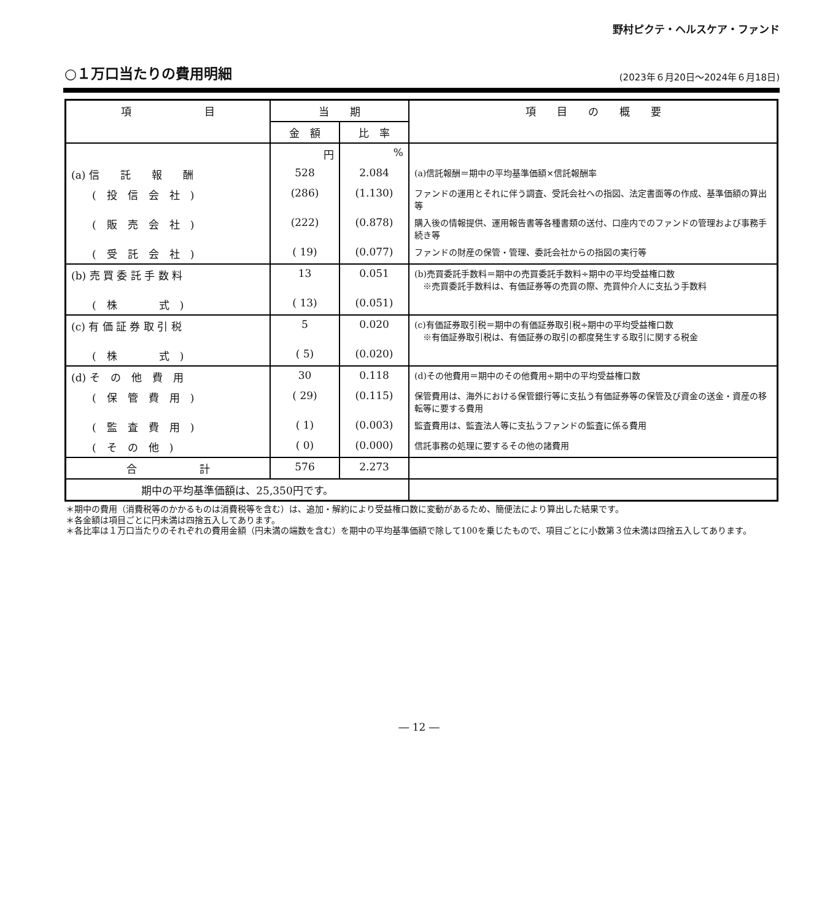野村ピクテ・ヘルスケア・ファンド
○１万口当たりの費用明細
(2023年６月20日～2024年６月18日)
| 項 目 | 当 期 | | 項 目 の 概 要 |
| --- | --- | --- | --- |
| | 金 額 | 比 率 | |
| | 円 | % | |
| (a) 信 託 報 酬 | 528 | 2.084 | (a)信託報酬＝期中の平均基準価額×信託報酬率 |
| ( 投 信 会 社 ) | (286) | (1.130) | ファンドの運用とそれに伴う調査、受託会社への指図、法定書面等の作成、基準価額の算出等 |
| ( 販 売 会 社 ) | (222) | (0.878) | 購入後の情報提供、運用報告書等各種書類の送付、口座内でのファンドの管理および事務手続き等 |
| ( 受 託 会 社 ) | ( 19) | (0.077) | ファンドの財産の保管・管理、委託会社からの指図の実行等 |
| (b) 売 買 委 託 手 数 料 | 13 | 0.051 | (b)売買委託手数料＝期中の売買委託手数料÷期中の平均受益権口数 ※売買委託手数料は、有価証券等の売買の際、売買仲介人に支払う手数料 |
| ( 株 式 ) | ( 13) | (0.051) | |
| (c) 有 価 証 券 取 引 税 | 5 | 0.020 | (c)有価証券取引税＝期中の有価証券取引税÷期中の平均受益権口数 ※有価証券取引税は、有価証券の取引の都度発生する取引に関する税金 |
| ( 株 式 ) | ( 5) | (0.020) | |
| (d) そ の 他 費 用 | 30 | 0.118 | (d)その他費用＝期中のその他費用÷期中の平均受益権口数 |
| ( 保 管 費 用 ) | ( 29) | (0.115) | 保管費用は、海外における保管銀行等に支払う有価証券等の保管及び資金の送金・資産の移転等に要する費用 |
| ( 監 査 費 用 ) | ( 1) | (0.003) | 監査費用は、監査法人等に支払うファンドの監査に係る費用 |
| ( そ の 他 ) | ( 0) | (0.000) | 信託事務の処理に要するその他の諸費用 |
| 合 計 | 576 | 2.273 | |
| 期中の平均基準価額は、25,350円です。 | | | |
＊期中の費用（消費税等のかかるものは消費税等を含む）は、追加・解約により受益権口数に変動があるため、簡便法により算出した結果です。
＊各金額は項目ごとに円未満は四捨五入してあります。
＊各比率は１万口当たりのそれぞれの費用金額（円未満の端数を含む）を期中の平均基準価額で除して100を乗じたもので、項目ごとに小数第３位未満は四捨五入してあります。
― 12 ―